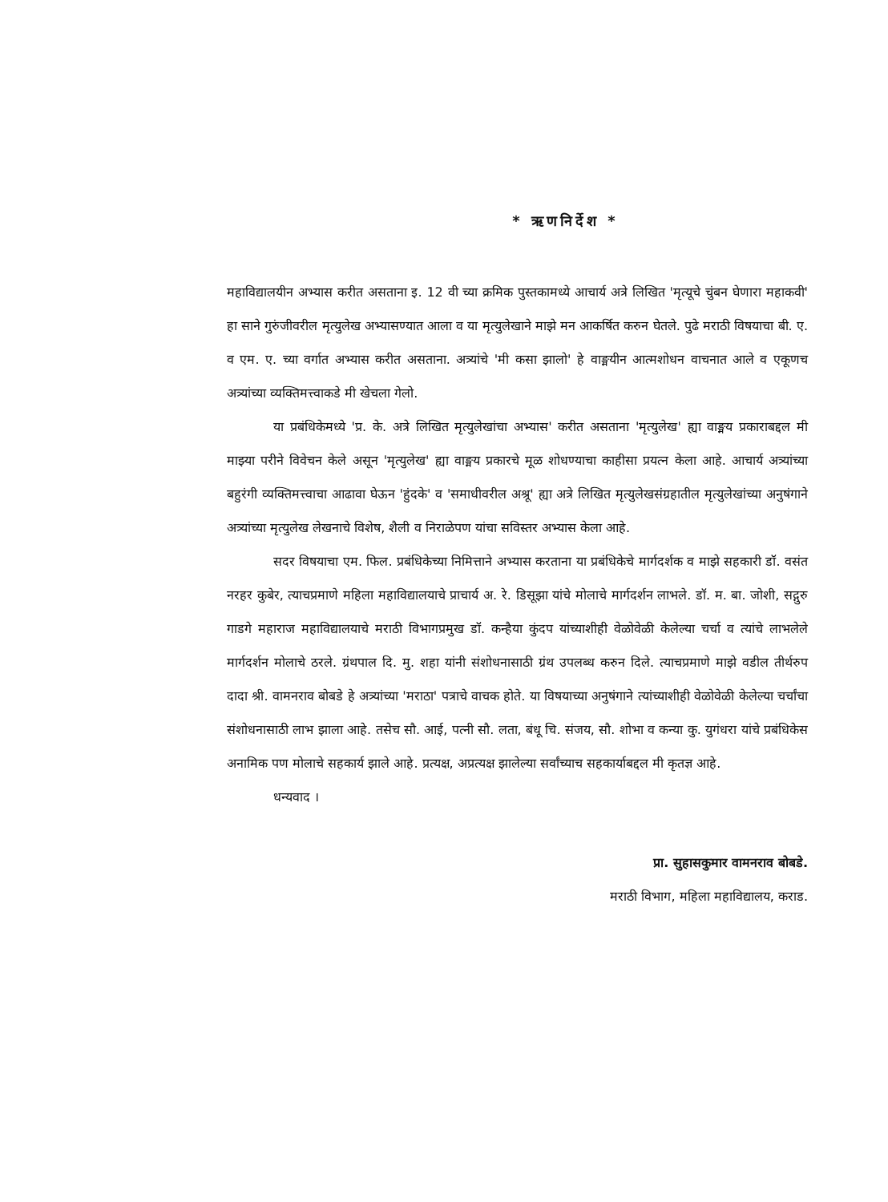* ऋणनिर्देश *
महाविद्यालयीन अभ्यास करीत असताना इ. 12 वी च्या क्रमिक पुस्तकामध्ये आचार्य अत्रे लिखित 'मृत्यूचे चुंबन घेणारा महाकवी' हा साने गुरुंजीवरील मृत्युलेख अभ्यासण्यात आला व या मृत्युलेखाने माझे मन आकर्षित करुन घेतले. पुढे मराठी विषयाचा बी. ए. व एम. ए. च्या वर्गात अभ्यास करीत असताना. अत्र्यांचे 'मी कसा झालो' हे वाङ्मयीन आत्मशोधन वाचनात आले व एकूणच अत्र्यांच्या व्यक्तिमत्त्वाकडे मी खेचला गेलो.
या प्रबंधिकेमध्ये 'प्र. के. अत्रे लिखित मृत्युलेखांचा अभ्यास' करीत असताना 'मृत्युलेख' ह्या वाङ्मय प्रकाराबद्दल मी माझ्या परीने विवेचन केले असून 'मृत्युलेख' ह्या वाङ्मय प्रकारचे मूळ शोधण्याचा काहीसा प्रयत्न केला आहे. आचार्य अत्र्यांच्या बहुरंगी व्यक्तिमत्त्वाचा आढावा घेऊन 'हुंदके' व 'समाधीवरील अश्रू' ह्या अत्रे लिखित मृत्युलेखसंग्रहातील मृत्युलेखांच्या अनुषंगाने अत्र्यांच्या मृत्युलेख लेखनाचे विशेष, शैली व निराळेपण यांचा सविस्तर अभ्यास केला आहे.
सदर विषयाचा एम. फिल. प्रबंधिकेच्या निमित्ताने अभ्यास करताना या प्रबंधिकेचे मार्गदर्शक व माझे सहकारी डॉ. वसंत नरहर कुबेर, त्याचप्रमाणे महिला महाविद्यालयाचे प्राचार्य अ. रे. डिसूझा यांचे मोलाचे मार्गदर्शन लाभले. डॉ. म. बा. जोशी, सद्गुरु गाडगे महाराज महाविद्यालयाचे मराठी विभागप्रमुख डॉ. कन्हैया कुंदप यांच्याशीही वेळोवेळी केलेल्या चर्चा व त्यांचे लाभलेले मार्गदर्शन मोलाचे ठरले. ग्रंथपाल दि. मु. शहा यांनी संशोधनासाठी ग्रंथ उपलब्ध करुन दिले. त्याचप्रमाणे माझे वडील तीर्थरुप दादा श्री. वामनराव बोबडे हे अत्र्यांच्या 'मराठा' पत्राचे वाचक होते. या विषयाच्या अनुषंगाने त्यांच्याशीही वेळोवेळी केलेल्या चर्चांचा संशोधनासाठी लाभ झाला आहे. तसेच सौ. आई, पत्नी सौ. लता, बंधू चि. संजय, सौ. शोभा व कन्या कु. युगंधरा यांचे प्रबंधिकेस अनामिक पण मोलाचे सहकार्य झाले आहे. प्रत्यक्ष, अप्रत्यक्ष झालेल्या सर्वांच्याच सहकार्याबद्दल मी कृतज्ञ आहे.
धन्यवाद ।
प्रा. सुहासकुमार वामनराव बोबडे.
मराठी विभाग, महिला महाविद्यालय, कराड.